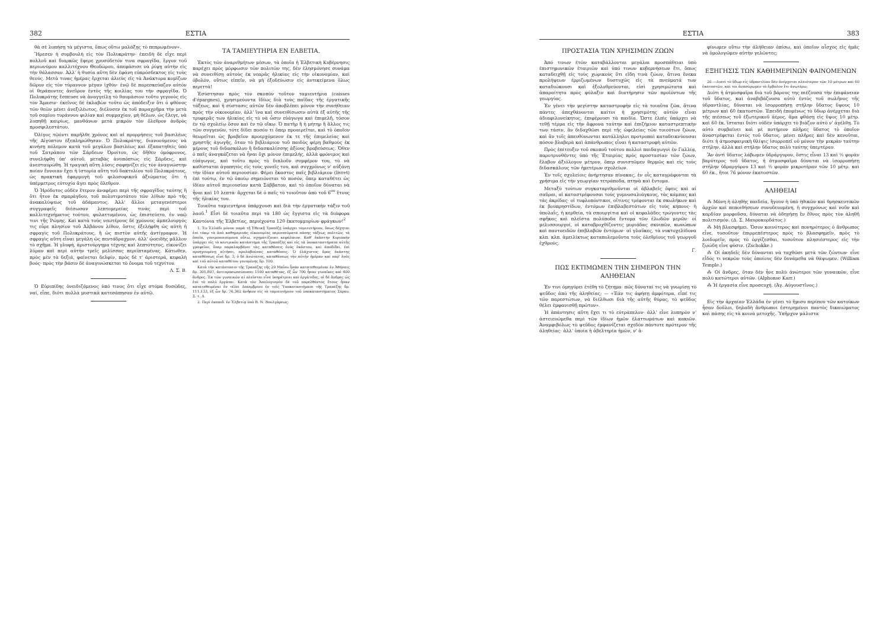382 ΕΣΤΙΑ
θὰ σὲ λυπήσῃ τὰ μέγιστα, ὅπως οὕτω μαλάξῃς τὸ πεπρωμένον».
Ἤρεσεν ἡ συμβουλὴ εἰς τὸν Πολυκράτην· ἐπειδὴ δὲ εἶχε περὶ πολλοῦ καὶ διαρκῶς ἔφερε χρυσόδετόν τινα σφραγῖδα, ἔργον τοῦ περιωνύμου καλλιτέχνου Θεοδώρου, ἀπεφάσισε νὰ ῥίψῃ αὐτὴν εἰς τὴν θάλασσαν. Ἀλλ' ἡ θυσία αὕτη δὲν ἐφάνη εὐπρόσδεκτος εἰς τοὺς θεούς. Μετά τινας ἡμέρας ἔρχεται ἁλιεὺς εἰς τὰ Ἀνάκτορα κομίζων δῶρον εἰς τὸν τύραννον μέγαν ἰχθύν· ἐνῷ δὲ παρεσκεύαζον αὐτὸν οἱ θεράποντες ἀνεῦρον ἐντὸς τῆς κοιλίας του τὴν σφραγῖδα. Ὁ Πολυκράτης ἔσπευσε νὰ ἀναγγείλῃ τὸ θαυμάσιον τοῦτο γεγονὸς εἰς τὸν Ἄμασιν· ἐκεῖνος δὲ ἐκλαβὼν τοῦτο ὡς ἀπόδειξιν ὅτι ὁ φθόνος τῶν θεῶν μένει ἀνεξιλέωτος, διέλυσεν ἐκ τοῦ παραχρῆμα τὴν μετὰ τοῦ σαμίου τυράννου φιλίαν καὶ συμμαχίαν, μὴ θέλων, ὡς ἔλεγε, νὰ λυπηθῇ καιρίως, μανθάνων μετὰ μικρὸν τὸν ὄλεθρον ἀνδρὸς προσφιλεστάτου.
Ὀλίγος τῷόντι παρῆλθε χρόνος καὶ αἱ προρρήσεις τοῦ βασιλέως τῆς Αἰγύπτου ἐξεπληρώθησαν. Ὁ Πολυκράτης, διανοούμενος νὰ κινήσῃ πόλεμον κατὰ τοῦ μεγάλου βασιλέως καὶ ἐξαπατηθεὶς ὑπὸ τοῦ Σατράπου τῶν Σάρδεων Ὀροίτου, ὡς δῆθεν ὁμόφρονος, συνελήφθη ὑπ' αὐτοῦ, μεταβὰς ἀνυπόπτως εἰς Σάρδεις, καὶ ἀνεσταυρώθη. Ἡ τραγικὴ αὕτη λύσις σαφηνίζει εἰς τὸν ἀναγνώστην ποίαν ἔννοιαν ἔχει ἡ ἱστορία αὕτη τοῦ δακτυλίου τοῦ Πολυκράτους, ὡς πρακτικὴ ἐφαρμογὴ τοῦ φιλοσοφικοῦ ἀξιώματος ὅτι ἡ ὑπέρμετρος εὐτυχία ἄγει πρὸς ὄλεθρον.
Ὁ Ἡρόδοτος οὐδὲν ἕτερον ἀναφέρει περὶ τῆς σφραγῖδος ταύτης ἢ ὅτι ἦτον ἐκ σμαράγδου, τοῦ πολυτιμοτάτου τῶν λίθων πρὸ τῆς ἀνακαλύψεως τοῦ ἀδάμαντος. Ἀλλ' ἄλλοι μεταγενέστεροι συγγραφεῖς διέσωσαν λεπτομερείας τινὰς περὶ τοῦ καλλιτεχνήματος τούτου, φυλαττομένου, ὡς ἐπιστεύετο, ἐν ναῷ τινι τῆς Ῥώμης. Καὶ κατὰ τοὺς νεωτέρους δὲ χρόνους ἀμπελουργός τις εὗρε πλησίον τοῦ Ἀλβάνου λίθον, ὅστις ἐξελήφθη ὡς αὐτὴ ἡ σφραγὶς τοῦ Πολυκράτους, ἢ ὡς πιστὸν αὐτῆς ἀντίγραφον. Ἡ σφραγὶς αὕτη εἶναι μεγάλη ὡς πεντάδραχμον, ἀλλ' ᾠοειδὴς μᾶλλον τὸ σχῆμα. Ἡ γλυφή, ἀριστούργημα τέχνης καὶ λεπτότητος, εἰκονίζει λύραν καὶ περὶ αὐτὴν τρεῖς μελίσσας περιϊπταμένας. Κάτωθεν, πρὸς μὲν τὰ δεξιά, φαίνεται δελφίν, πρὸς δὲ τ' ἀριστερά, κεφαλὴ βοός· πρὸς τὴν βάσιν δὲ ἀναγινώσκεται τὸ ὄνομα τοῦ τεχνίτου.
Λ. Σ. Β.
Ὁ Εὐριπίδης ὀνειδιζόμενος ὑπό τινος ὅτι εἶχε στόμα δυσῶδες, ναί, εἶπε, διότι πολλὰ μυστικὰ κατεσάπησαν ἐν αὐτῷ.
ΤΑ ΤΑΜΙΕΥΤΗΡΙΑ ΕΝ ΕΛΒΕΤΙΑ.
Ἐκτὸς τῶν ἀναριθμήτων μέσων, τὰ ὁποῖα ἡ Ἑλβετικὴ Κυβέρνησις παρέχει πρὸς μόρφωσιν τῶν πολιτῶν της, δὲν ἐλησμόνησε συνάμα νὰ συνειθίσῃ αὐτοὺς ἐκ νεαρᾶς ἡλικίας εἰς τὴν οἰκονομίαν, καὶ ὀβολόν, οὕτως εἰπεῖν, νὰ μὴ ἐξοδεύωσιν εἰς ἀντικείμενα ὅλως περιττά!
Ἐσύστησαν πρὸς τὸν σκοπὸν τοῦτον ταμιευτήρια (caisses d'épargnes), χρησιμεύοντα ἰδίως διὰ τοὺς παῖδας τῆς ἐργατικῆς τάξεως, καὶ ἡ σύστασις αὐτῶν δὲν ἀποβλέπει μόνον τὴν συνήθειαν πρὸς τὴν οἰκονομίαν, ἀλλ' ἵνα καὶ συνειθίσωσιν αὐτὰ ἐξ αὐτῆς τῆς τρυφερᾶς των ἡλικίας εἰς τὸ νὰ ὦσιν εὐάγωγα καὶ ἐπιμελῆ, τόσον ἐν τῷ σχολείῳ ὅσον καὶ ἐν τῷ οἴκῳ. Ὁ πατὴρ ἢ ἡ μήτηρ ἢ ἄλλος τις τῶν συγγενῶν, τότε δίδει ποσόν τι ὅπερ προαιρεῖται, καὶ τὸ ὁποῖον θεωρεῖται ὡς βραβεῖον προερχόμενον ἐκ τε τῆς ἐπιμελείας καὶ χρηστῆς ἀγωγῆς, ὅταν τὸ βιβλιάριον τοῦ παιδὸς φέρῃ βαθμοὺς ἐκ μέρους τοῦ διδασκάλου ἢ διδασκαλίσσης ἀξίους βραβεύσεως. Ὅθεν ὁ παῖς ἀναγκάζεται νὰ ἦναι ὄχι μόνον ἐπιμελής, ἀλλὰ φρόνιμος καὶ εὐάγωγος, καὶ τοῦτο πρὸς τὸ διπλοῦν συμφέρον του, τὸ νὰ καθίσταται ἀγαπητὸς εἰς τοὺς γονεῖς του, καὶ συγχρόνως ν' αὐξάνῃ τὴν ἰδίαν αὐτοῦ περιουσίαν. Φέρει ἕκαστος παῖς βιβλιάριον (livret) ἐπὶ τούτῳ, ἐν τῷ ὁποίῳ σημειόνεται τὸ ποσόν, ὅπερ καταθέτει ὡς ἰδίαν αὐτοῦ περιουσίαν κατὰ Σάββατον, καὶ τὸ ὁποῖον δύναται νὰ ἦναι καὶ 10 λεπτά· ἄρχεται δὲ ὁ παῖς τὸ τοιοῦτον ἀπὸ τοῦ 6<sup>ου</sup> ἔτους τῆς ἡλικίας του.
Τοιαῦτα ταμιευτήρια ὑπάρχουσι καὶ διὰ τὴν ἐργατικὴν τάξιν τοῦ λαοῦ.<sup>1</sup> Εἶσὶ δὲ τοιαῦτα περὶ τὰ 180 ὡς ἔγγιστα εἰς τὰ διάφορα Καντόνια τῆς Ἑλβετίας, περιέχοντα 120 ἑκατομμυρίων φράγκων!<sup>2</sup>
1. Ἐν Ἑλλάδι μόνον παρὰ τῇ Ἐθνικῇ Τραπέζῃ ὑπάρχει ταμιευτήριον, ὅπως δέχηται ἐπὶ τόκῳ τὰ ἀπὸ καθημερινὰς οἰκονομίας περισσεύματα πάσης τάξεως πολιτῶν, τὰ ὁποῖα, γονιμοποιούμενα οὕτω, σχηματίζουσι κεφάλαιον. Καθ' ἑκάστην Κυριακὴν ὑπάρχει εἰς τὸ κεντρικὸν κατάστημα τῆς Τραπέζης καὶ εἰς τὰ ὑποκαταστήματα αὐτῆς γραφεῖον, ὅπερ παραλαμβάνει τὰς καταθέσεις ἑνὸς ἑκάστου, καὶ ἀποδίδει, ἐπὶ προηγουμένῃ αἰτήσει, προλαβούσας καταθέσεις. Ὁ ἐλάχιστος ὅρος ἑκάστης καταθέσεως εἶνε δρ. 3, ὁ δὲ ἀνώτατος, καταθέσεως τὴν αὐτὴν ἡμέραν καὶ παρ' ἑνὸς καὶ τοῦ αὐτοῦ καταθέτου γενομένης δρ. 100.
Κατὰ τὴν κατάστασιν τῆς Τραπέζης τῆς 20 Μαΐου ἦσαν κατατεθειμέναι ἐν Ἀθήναις δρ. 301,807, ἀντιπροσωπεύουσαι 1100 καταθέτας, ἐξ ὧν 700 ἦσαν γυναῖκες καὶ 400 ἄνδρες. Ἐκ τῶν γυναικῶν αἱ πλεῖσται εἶνε ὑπηρέτριαι καὶ ἐργάτιδες, οἱ δὲ ἄνδρες ὡς ἐπὶ τὸ πολὺ ἐργάται. Κατὰ τὸν Ἀπολογισμὸν δὲ τοῦ παρελθόντος ἔτους ἦσαν κατατεθειμέναι ἐν τέλει Δεκεμβρίου ἐν τοῖς Ὑποκαταστήμασι τῆς Τραπέζης δρ. 111,133, ἐξ ὧν δρ. 76,362 ἀνῆκον εἰς τὸ ταμιευτήριον τοῦ ὑποκαταστήματος Σύρου. Σ. τ. Δ.
2. Περὶ ἐκπαιδ. ἐν Ἑλβετίᾳ ὑπὸ Β. Ν. Βουλγάρεως.
ΕΣΤΙΑ 383
ΠΡΟΣΤΑΣΙΑ ΤΩΝ ΧΡΗΣΙΜΩΝ ΖΩΩΝ
Ἀπό τινων ἐτῶν καταβάλλονται μεγάλαι προσπάθειαι ὑπὸ ἐπιστημονικῶν ἑταιριῶν καὶ ὑπό τινων κυβερνήσεων ἔτι, ὅπως καταδειχθῇ εἰς τοὺς χωρικοὺς ὅτι εἴδη τινὰ ζώων, ἅτινα ἕνεκα προλήψεων ἐρριζωμένων δυστυχῶς εἰς τὰ πνεύματά των καταδιώκουσι καὶ ἐξολοθρεύονται, εἰσὶ χρησιμώτατα καὶ ἀπαραίτητα πρὸς φύλαξιν καὶ διατήρησιν τῶν προϊόντων τῆς γεωργίας.
Ἐν γένει τὴν μεγίστην καταστροφὴν εἰς τὰ τοιαῦτα ζῶα, ἅτινα πάντες ἀπεχθάνονται καίτοι ἡ χρησιμότης αὐτῶν εἶναι ἀδιαφιλονείκητος, ἐπιφέρουσι τὰ παιδία. Ὥστε ἐλπὶς ὑπάρχει νὰ τεθῇ τέρμα εἰς τὴν ἄφρονα ταύτην καὶ ἐπιζήμιον καταστρεπτικὴν των τάσιν, ἂν διδαχθῶσι περὶ τῆς ὠφελείας τῶν τοιούτων ζώων, καὶ ἂν τοῖς ἀπευθύνωνται κατάλληλοι προτροπαὶ καταδεικνύουσαι πόσον βλαβερὰ καὶ ἀπάνθρωπος εἶναι ἡ καταστροφὴ αὐτῶν.
Πρὸς ἐπίτευξιν τοῦ σκοποῦ τούτου πολλοὶ παιδαγωγοὶ ἐν Γαλλίᾳ, παροτρυνθέντες ὑπὸ τῆς Ἑταιρίας πρὸς προστασίαν τῶν ζώων, ἔλαβον ἀξιόλογον μέτρον, ὅπερ συνιστῶμεν θερμῶς καὶ εἰς τοὺς διδασκάλους τῶν ἡμετέρων σχολείων.
Ἐν τοῖς σχολείοις ἀνήρτησαν πίνακας, ἐν οἷς καταγράφονται τὰ χρήσιμα εἰς τὴν γεωργίαν τετράποδα, πτηνὰ καὶ ἔντομα.
Μεταξὺ τούτων συγκαταριθμοῦνται οἱ ἀβλαβεῖς ὄφεις καὶ αἱ σαῦραι, αἱ καταστρέφουσαι τοὺς γυμνοσαλιάγκους, τὰς κάμπας καὶ τὰς ἀκρίδας· οἱ τυφλοπόντικοι, οἵτινες τρέφονται ἐκ σκωλήκων καὶ ἐκ βουπρηστίδων, ἐντόμων ἐπιβλαβεστάτων εἰς τοὺς κήπους· ἡ ὑπολαΐς, ἡ κερθεία, τὰ σπουργίτια καὶ οἱ κεφαλάδες τρώγοντες τὰς σφῆκας καὶ πλεῖστα πολύποδα ἔντομα τῶν ἑλωδῶν μερῶν· οἱ μελισσουργοί, οἱ καταβροχθίζοντες μυριάδας σκνιπῶν, κωνώπων καὶ παντοειδῶν ἐπιβλαβῶν ἐντόμων· αἱ γλαῦκες, τὰ νυκτοχελίδονα κλπ. κλπ. ἀμειλίκτως καταπολεμοῦντα τοὺς ὀλεθρίους τοῦ γεωργοῦ ἐχθρούς.
Γ.
ΠΩΣ ΕΚΤΙΜΩΜΕΝ ΤΗΝ ΣΗΜΕΡΟΝ ΤΗΝ ΑΛΗΘΕΙΑΝ
Ἐν τινι ὁμηγύρει ἐτέθη τὸ ζήτημα· πῶς δύναταί τις νὰ γνωρίσῃ τὸ ψεῦδος ἀπὸ τῆς ἀληθείας; — «Ἐάν τις ἀφήσῃ ἀμφότερα, εἶπέ τις τῶν παρεστώτων, νὰ διέλθωσι διὰ τῆς αὐτῆς θύρας, τὸ ψεῦδος θέλει ἐμφανισθῇ πρῶτον».
Ἡ ἀπάντησις αὕτη ἔχει τι τὸ εὐτράπελον· ἀλλ' εἶνε λυπηρὸν ν' ἀστειευώμεθα περὶ τῶν ἰδίων ἡμῶν ἐλαττωμάτων καὶ κακιῶν. Ἀναμφιβόλως τὸ ψεῦδος ἐμφανίζεται σχεδὸν πάντοτε πρότερον τῆς ἀληθείας· ἀλλ' ὁποία ἡ ἀβελτηρία ἡμῶν, ν' ἀ-
φίνωμεν οὕτω τὴν ἀλήθειαν ὀπίσω, καὶ ὁποῖον αἶσχος εἰς ἡμᾶς νὰ ὁμολογῶμεν αὐτὴν γελῶντες;
ΕΞΗΓΗΣΙΣ ΤΩΝ ΚΑΘΗΜΕΡΙΝΩΝ ΦΑΙΝΟΜΕΝΩΝ
20.—Διατί τὸ ὕδωρ εἰς ὑδραντλίαν δὲν ἀνέρχεται πλειότερον τῶν 10 μέτρων καὶ 60 ἑκατοστῶν, καὶ τοι ἀνασύρωμεν τὸ ἔμβολον ἔτι ἀνωτέρω;
Διότι ἡ ἀτμοσφαῖρα διὰ τοῦ βάρους της πιέζουσα τὴν ἐπιφάνειαν τοῦ ὕδατος, καὶ ἀναβιβάζουσα αὐτὸ ἐντὸς τοῦ σωλῆνος τῆς ὑδραντλίας, δύναται νὰ ἰσορροπήσῃ στήλην ὕδατος ὕψους 10 μέτρων καὶ 60 ἑκατοστῶν. Ἐπειδὴ ἑπομένως τὸ ὕδωρ ἀνέρχεται διὰ τῆς πιέσεως τοῦ ἐξωτερικοῦ ἀέρος, ἅμα φθάσῃ εἰς ὕψος 10 μέτρ. καὶ 60 ἑκ. ἵσταται διότι οὐδὲν ὑπάρχει τὸ βιάζον αὐτὸ ν' ἀγέλθῃ. Τὸ αὐτὸ συμβαίνει καὶ μὲ ποτήριον πλῆρες ὕδατος τὸ ὁποῖον ἀναστρέφεται ἐντὸς τοῦ ὕδατος, μένει πλῆρες καὶ δὲν κενοῦται, διότι ἡ ἀτμοσφαιρικὴ θλίψις ἰσορροπεῖ οὐ μόνον τὴν μικρὰν ταύτην στήλην, ἀλλὰ καὶ στήλην ὕδατος πολὺ ταύτης ὑπερτέραν.
Ἂν ἀντὶ ὕδατος λάβωμεν ὑδράργυρον, ὅστις εἶναι 13 καὶ ½ φορὰν βαρύτερος τοῦ ὕδατος, ἡ ἀτμοσφαῖρα δύναται νὰ ἰσορροπήσῃ στήλην ὑδραργύρου 13 καὶ ½ φορὰν μικροτέραν τῶν 10 μέτρ. καὶ 60 ἑκ., ἤτοι 76 μόνον ἑκατοστῶν.
ΑΛΗΘΕΙΑΙ
⁂ Μόνη ἡ ἀληθὴς παιδεία, ἤγουν ἡ ὑπὸ ἠθικῶν καὶ θρησκευτικῶν ἀρχῶν καὶ πεποιθήσεων συνοδευομένη, ἡ συγχρόνως καὶ νοῦν καὶ καρδίαν μορφοῦσα, δύναται νὰ ὁδηγήσῃ ἓν ἔθνος πρὸς τὸν ἀληθῆ πολιτισμόν. (Δ. Σ. Μαυροκορδάτος.)
⁂ Μὴ βλασφήμει. Ὅσον κοινότερος καὶ πονηρότερος ὁ ἄνθρωπος εἶνε, τοσοῦτον ἐπιρρεπέστερος πρὸς τὸ βλασφημεῖν, πρὸς τὸ λοιδορεῖν, πρὸς τὸ ὀργίζεσθαι, τοσοῦτον πλησιέστερος εἰς τὴν ζῳώδη εἶνε φύσιν. (Zschokke.)
⁂ Οἱ ἀκηδεῖς δὲν δύνανται νὰ ταχθῶσι μετὰ τῶν ζώντων· εἶνε εἶδός τι νεκρῶν τοὺς ὁποίους δὲν δυνάμεθα νὰ θάψωμεν. (William Temple.)
⁂ Οἱ ἄνδρες, ὅταν δὲν ἦνε πολὺ ἀνώτεροι τῶν γυναικῶν, εἶνε πολὺ κατώτεροι αὐτῶν. (Alphonse Karr.)
⁂ Ἡ ἐργασία εἶνε προσευχή. (Ἀγ. Αὐγουστῖνος.)
Εἰς τὴν ἀρχαίαν Ἑλλάδα ἐν γένει τὸ ἥμισυ περίπου τῶν κατοίκων ἦσαν δοῦλοι, δηλαδὴ ἄνθρωποι ἐστερημένοι παντὸς δικαιώματος καὶ πάσης εἰς τὰ κοινὰ μετοχῆς. Ὑπῆρχον μάλιστα